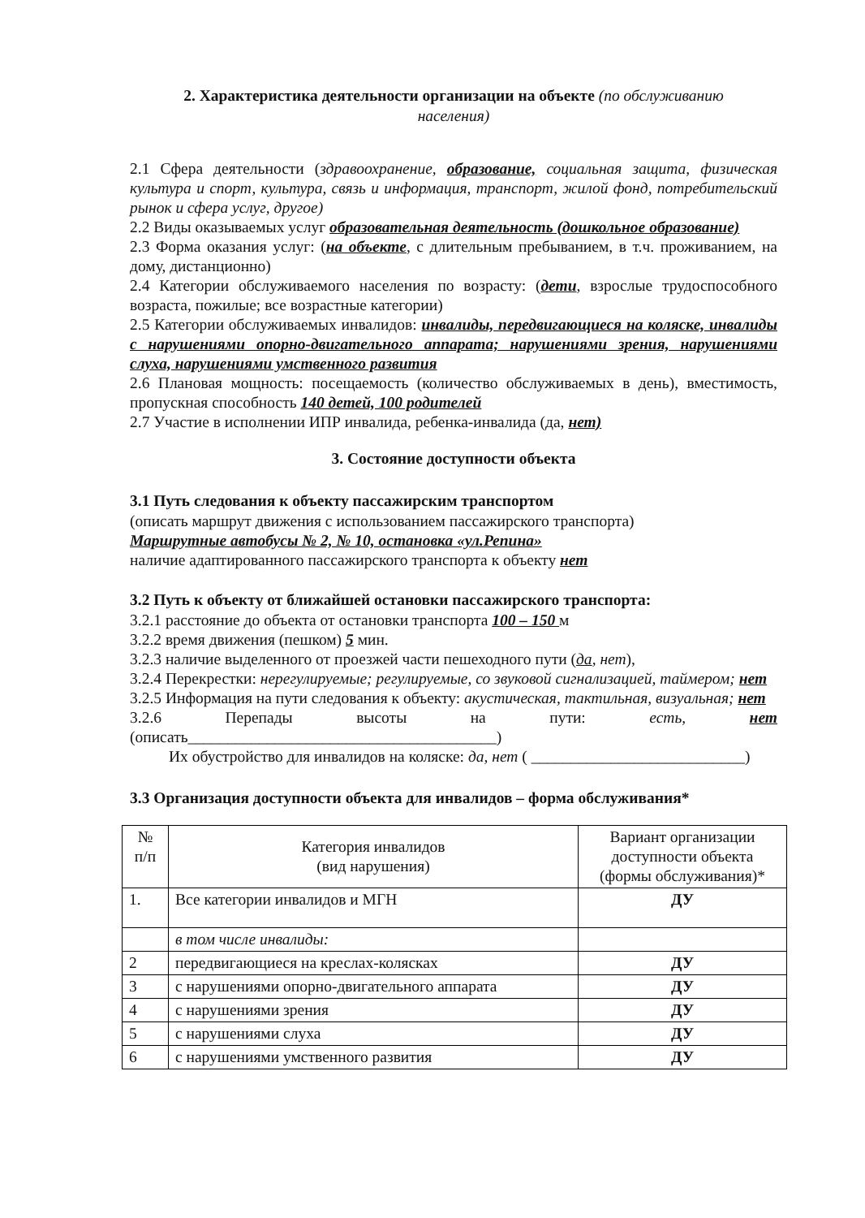2. Характеристика деятельности организации на объекте (по обслуживанию
населения)
2.1 Сфера деятельности (здравоохранение, образование, социальная защита, физическая культура и спорт, культура, связь и информация, транспорт, жилой фонд, потребительский рынок и сфера услуг, другое)
2.2 Виды оказываемых услуг образовательная деятельность (дошкольное образование)
2.3 Форма оказания услуг: (на объекте, с длительным пребыванием, в т.ч. проживанием, на дому, дистанционно)
2.4 Категории обслуживаемого населения по возрасту: (дети, взрослые трудоспособного возраста, пожилые; все возрастные категории)
2.5 Категории обслуживаемых инвалидов: инвалиды, передвигающиеся на коляске, инвалиды с нарушениями опорно-двигательного аппарата; нарушениями зрения, нарушениями слуха, нарушениями умственного развития
2.6 Плановая мощность: посещаемость (количество обслуживаемых в день), вместимость, пропускная способность 140 детей, 100 родителей
2.7 Участие в исполнении ИПР инвалида, ребенка-инвалида (да, нет)
3. Состояние доступности объекта
3.1 Путь следования к объекту пассажирским транспортом
(описать маршрут движения с использованием пассажирского транспорта)
Маршрутные автобусы № 2, № 10, остановка «ул.Репина»
наличие адаптированного пассажирского транспорта к объекту нет
3.2 Путь к объекту от ближайшей остановки пассажирского транспорта:
3.2.1 расстояние до объекта от остановки транспорта 100 – 150 м
3.2.2 время движения (пешком) 5 мин.
3.2.3 наличие выделенного от проезжей части пешеходного пути (да, нет),
3.2.4 Перекрестки: нерегулируемые; регулируемые, со звуковой сигнализацией, таймером; нет
3.2.5 Информация на пути следования к объекту: акустическая, тактильная, визуальная; нет
3.2.6 Перепады высоты на пути: есть, нет (описать_______________________________________)
Их обустройство для инвалидов на коляске: да, нет ( ___________________________)
3.3 Организация доступности объекта для инвалидов – форма обслуживания*
| № п/п | Категория инвалидов (вид нарушения) | Вариант организации доступности объекта (формы обслуживания)* |
| --- | --- | --- |
| 1. | Все категории инвалидов и МГН | ДУ |
| | в том числе инвалиды: | |
| 2 | передвигающиеся на креслах-колясках | ДУ |
| 3 | с нарушениями опорно-двигательного аппарата | ДУ |
| 4 | с нарушениями зрения | ДУ |
| 5 | с нарушениями слуха | ДУ |
| 6 | с нарушениями умственного развития | ДУ |